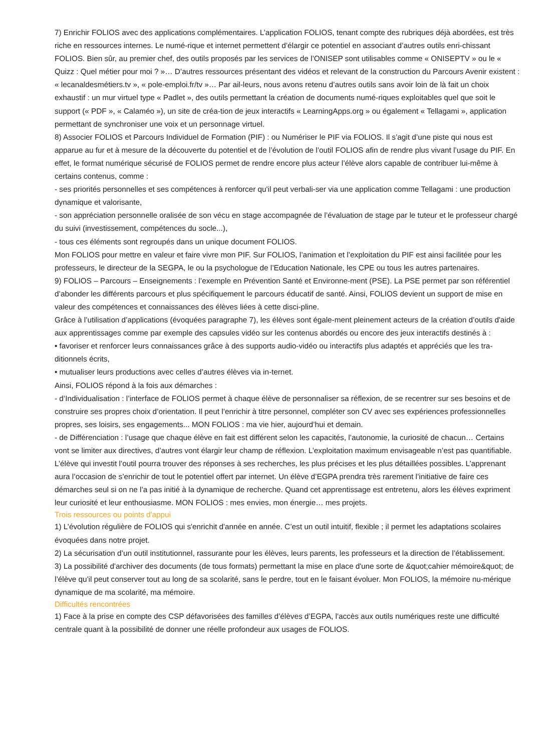7) Enrichir FOLIOS avec des applications complémentaires. L’application FOLIOS, tenant compte des rubriques déjà abordées, est très riche en ressources internes. Le numé-rique et internet permettent d’élargir ce potentiel en associant d’autres outils enri-chissant FOLIOS. Bien sûr, au premier chef, des outils proposés par les services de l’ONISEP sont utilisables comme « ONISEPTV » ou le « Quizz : Quel métier pour moi ? »… D’autres ressources présentant des vidéos et relevant de la construction du Parcours Avenir existent : « lecanaldesmétiers.tv », « pole-emploi.fr/tv »… Par ail-leurs, nous avons retenu d’autres outils sans avoir loin de là fait un choix exhaustif : un mur virtuel type « Padlet », des outils permettant la création de documents numé-riques exploitables quel que soit le support (« PDF », « Calaméo »), un site de créa-tion de jeux interactifs « LearningApps.org » ou également « Tellagami », application permettant de synchroniser une voix et un personnage virtuel.
8) Associer FOLIOS et Parcours Individuel de Formation (PIF) : ou Numériser le PIF via FOLIOS. Il s’agit d’une piste qui nous est apparue au fur et à mesure de la découverte du potentiel et de l’évolution de l’outil FOLIOS afin de rendre plus vivant l’usage du PIF. En effet, le format numérique sécurisé de FOLIOS permet de rendre encore plus acteur l’élève alors capable de contribuer lui-même à certains contenus, comme :
- ses priorités personnelles et ses compétences à renforcer qu'il peut verbali-ser via une application comme Tellagami : une production dynamique et valorisante,
- son appréciation personnelle oralisée de son vécu en stage accompagnée de l’évaluation de stage par le tuteur et le professeur chargé du suivi (investissement, compétences du socle...),
- tous ces éléments sont regroupés dans un unique document FOLIOS.
Mon FOLIOS pour mettre en valeur et faire vivre mon PIF. Sur FOLIOS, l’animation et l’exploitation du PIF est ainsi facilitée pour les professeurs, le directeur de la SEGPA, le ou la psychologue de l’Education Nationale, les CPE ou tous les autres partenaires.
9) FOLIOS – Parcours – Enseignements : l’exemple en Prévention Santé et Environne-ment (PSE). La PSE permet par son référentiel d’abonder les différents parcours et plus spécifiquement le parcours éducatif de santé. Ainsi, FOLIOS devient un support de mise en valeur des compétences et connaissances des élèves liées à cette disci-pline.
Grâce à l’utilisation d’applications (évoquées paragraphe 7), les élèves sont égale-ment pleinement acteurs de la création d’outils d'aide aux apprentissages comme par exemple des capsules vidéo sur les contenus abordés ou encore des jeux interactifs destinés à :
• favoriser et renforcer leurs connaissances grâce à des supports audio-vidéo ou interactifs plus adaptés et appréciés que les tra-ditionnels écrits,
• mutualiser leurs productions avec celles d’autres élèves via in-ternet.
Ainsi, FOLIOS répond à la fois aux démarches :
- d’Individualisation : l’interface de FOLIOS permet à chaque élève de personnaliser sa réflexion, de se recentrer sur ses besoins et de construire ses propres choix d’orientation. Il peut l’enrichir à titre personnel, compléter son CV avec ses expériences professionnelles propres, ses loisirs, ses engagements... MON FOLIOS : ma vie hier, aujourd’hui et demain.
- de Différenciation : l’usage que chaque élève en fait est différent selon les capacités, l’autonomie, la curiosité de chacun… Certains vont se limiter aux directives, d’autres vont élargir leur champ de réflexion. L’exploitation maximum envisageable n’est pas quantifiable. L’élève qui investit l’outil pourra trouver des réponses à ses recherches, les plus précises et les plus détaillées possibles. L’apprenant aura l’occasion de s’enrichir de tout le potentiel offert par internet. Un élève d’EGPA prendra très rarement l’initiative de faire ces démarches seul si on ne l’a pas initié à la dynamique de recherche. Quand cet apprentissage est entretenu, alors les élèves expriment leur curiosité et leur enthousiasme. MON FOLIOS : mes envies, mon énergie… mes projets.
Trois ressources ou points d'appui
1) L’évolution régulière de FOLIOS qui s'enrichit d'année en année. C’est un outil intuitif, flexible ; il permet les adaptations scolaires évoquées dans notre projet.
2) La sécurisation d’un outil institutionnel, rassurante pour les élèves, leurs parents, les professeurs et la direction de l’établissement.
3) La possibilité d'archiver des documents (de tous formats) permettant la mise en place d'une sorte de &quot;cahier mémoire&quot; de l’élève qu'il peut conserver tout au long de sa scolarité, sans le perdre, tout en le faisant évoluer. Mon FOLIOS, la mémoire nu-mérique dynamique de ma scolarité, ma mémoire.
Difficultés rencontrées
1) Face à la prise en compte des CSP défavorisées des familles d’élèves d’EGPA, l'accès aux outils numériques reste une difficulté centrale quant à la possibilité de donner une réelle profondeur aux usages de FOLIOS.